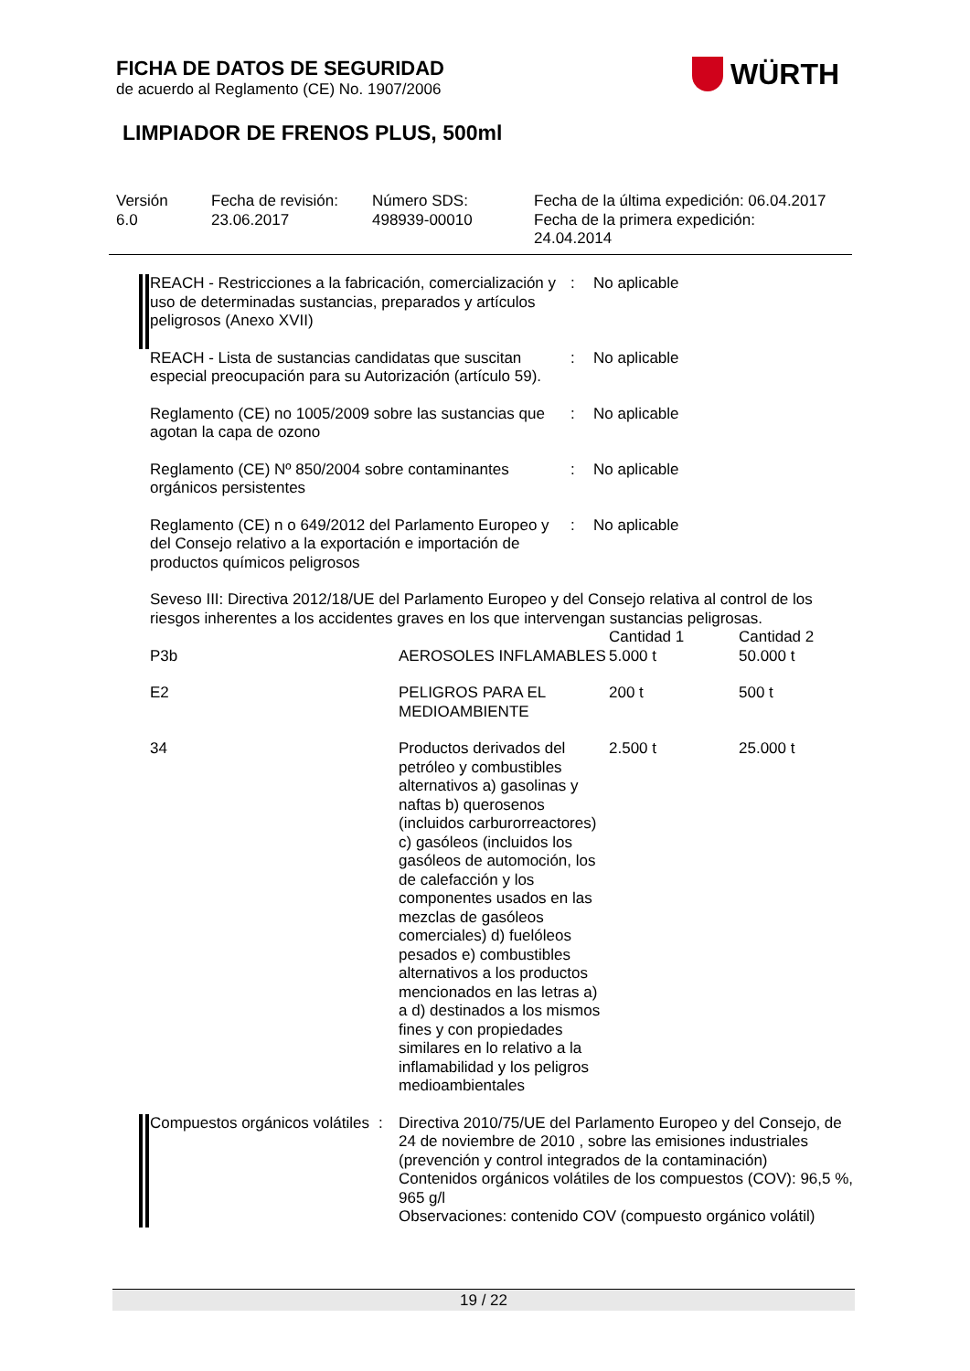FICHA DE DATOS DE SEGURIDAD
de acuerdo al Reglamento (CE) No. 1907/2006
WÜRTH
LIMPIADOR DE FRENOS PLUS, 500ml
Versión
6.0
Fecha de revisión:
23.06.2017
Número SDS:
498939-00010
Fecha de la última expedición: 06.04.2017
Fecha de la primera expedición:
24.04.2014
REACH - Restricciones a la fabricación, comercialización y uso de determinadas sustancias, preparados y artículos peligrosos (Anexo XVII)
:
No aplicable
REACH - Lista de sustancias candidatas que suscitan especial preocupación para su Autorización (artículo 59).
:
No aplicable
Reglamento (CE) no 1005/2009 sobre las sustancias que agotan la capa de ozono
:
No aplicable
Reglamento (CE) Nº 850/2004 sobre contaminantes orgánicos persistentes
:
No aplicable
Reglamento (CE) n o 649/2012 del Parlamento Europeo y del Consejo relativo a la exportación e importación de productos químicos peligrosos
:
No aplicable
Seveso III: Directiva 2012/18/UE del Parlamento Europeo y del Consejo relativa al control de los riesgos inherentes a los accidentes graves en los que intervengan sustancias peligrosas.
| | | Cantidad 1 | Cantidad 2 |
| P3b | AEROSOLES INFLAMABLES | 5.000 t | 50.000 t |
| E2 | PELIGROS PARA EL MEDIOAMBIENTE | 200 t | 500 t |
| 34 | Productos derivados del petróleo y combustibles alternativos a) gasolinas y naftas b) querosenos (incluidos carburorreactores) c) gasóleos (incluidos los gasóleos de automoción, los de calefacción y los componentes usados en las mezclas de gasóleos comerciales) d) fuelóleos pesados e) combustibles alternativos a los productos mencionados en las letras a) a d) destinados a los mismos fines y con propiedades similares en lo relativo a la inflamabilidad y los peligros medioambientales | 2.500 t | 25.000 t |
Compuestos orgánicos volátiles
:
Directiva 2010/75/UE del Parlamento Europeo y del Consejo, de 24 de noviembre de 2010 , sobre las emisiones industriales (prevención y control integrados de la contaminación)
Contenidos orgánicos volátiles de los compuestos (COV): 96,5 %, 965 g/l
Observaciones: contenido COV (compuesto orgánico volátil)
19 / 22